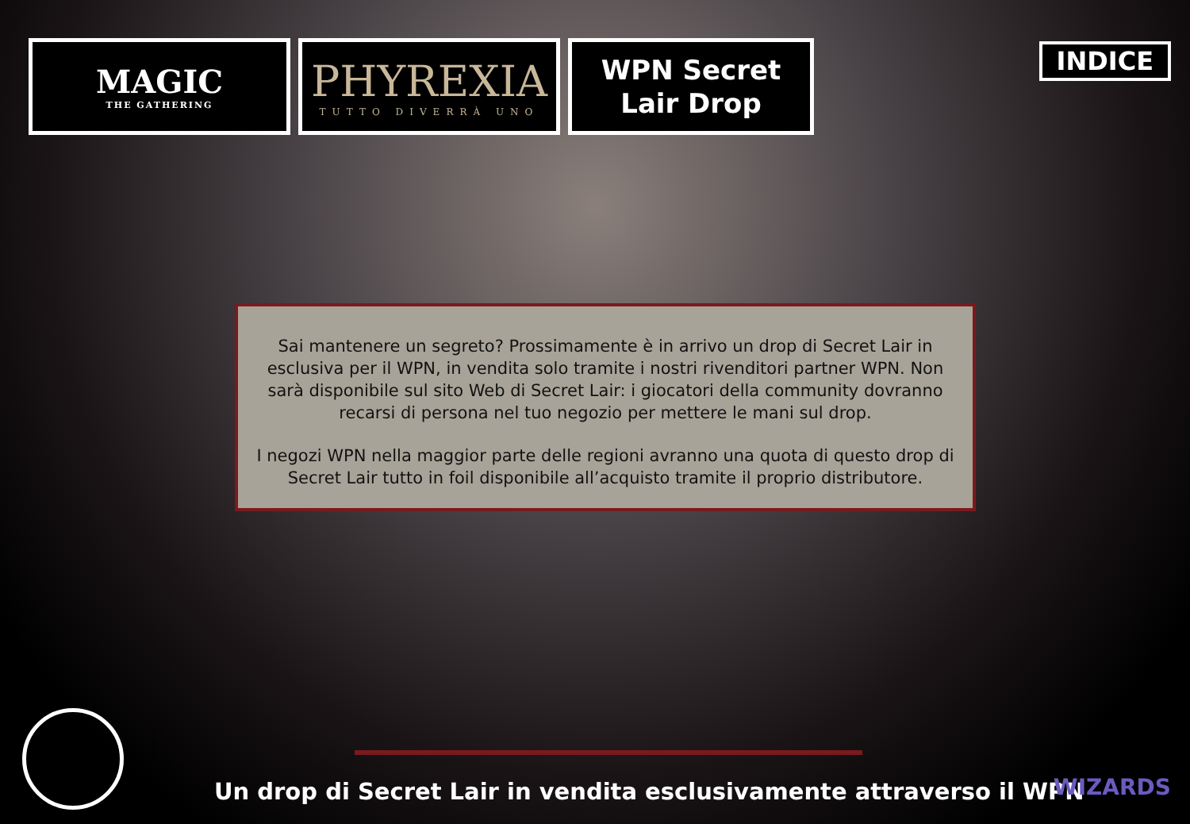MAGIC
THE GATHERING
PHYREXIA
TUTTO DIVERRÀ UNO
WPN Secret
Lair Drop
INDICE
Sai mantenere un segreto? Prossimamente è in arrivo un drop di Secret Lair in esclusiva per il WPN, in vendita solo tramite i nostri rivenditori partner WPN. Non sarà disponibile sul sito Web di Secret Lair: i giocatori della community dovranno recarsi di persona nel tuo negozio per mettere le mani sul drop.
I negozi WPN nella maggior parte delle regioni avranno una quota di questo drop di Secret Lair tutto in foil disponibile all’acquisto tramite il proprio distributore.
Un drop di Secret Lair in vendita esclusivamente attraverso il WPN
WIZARDS